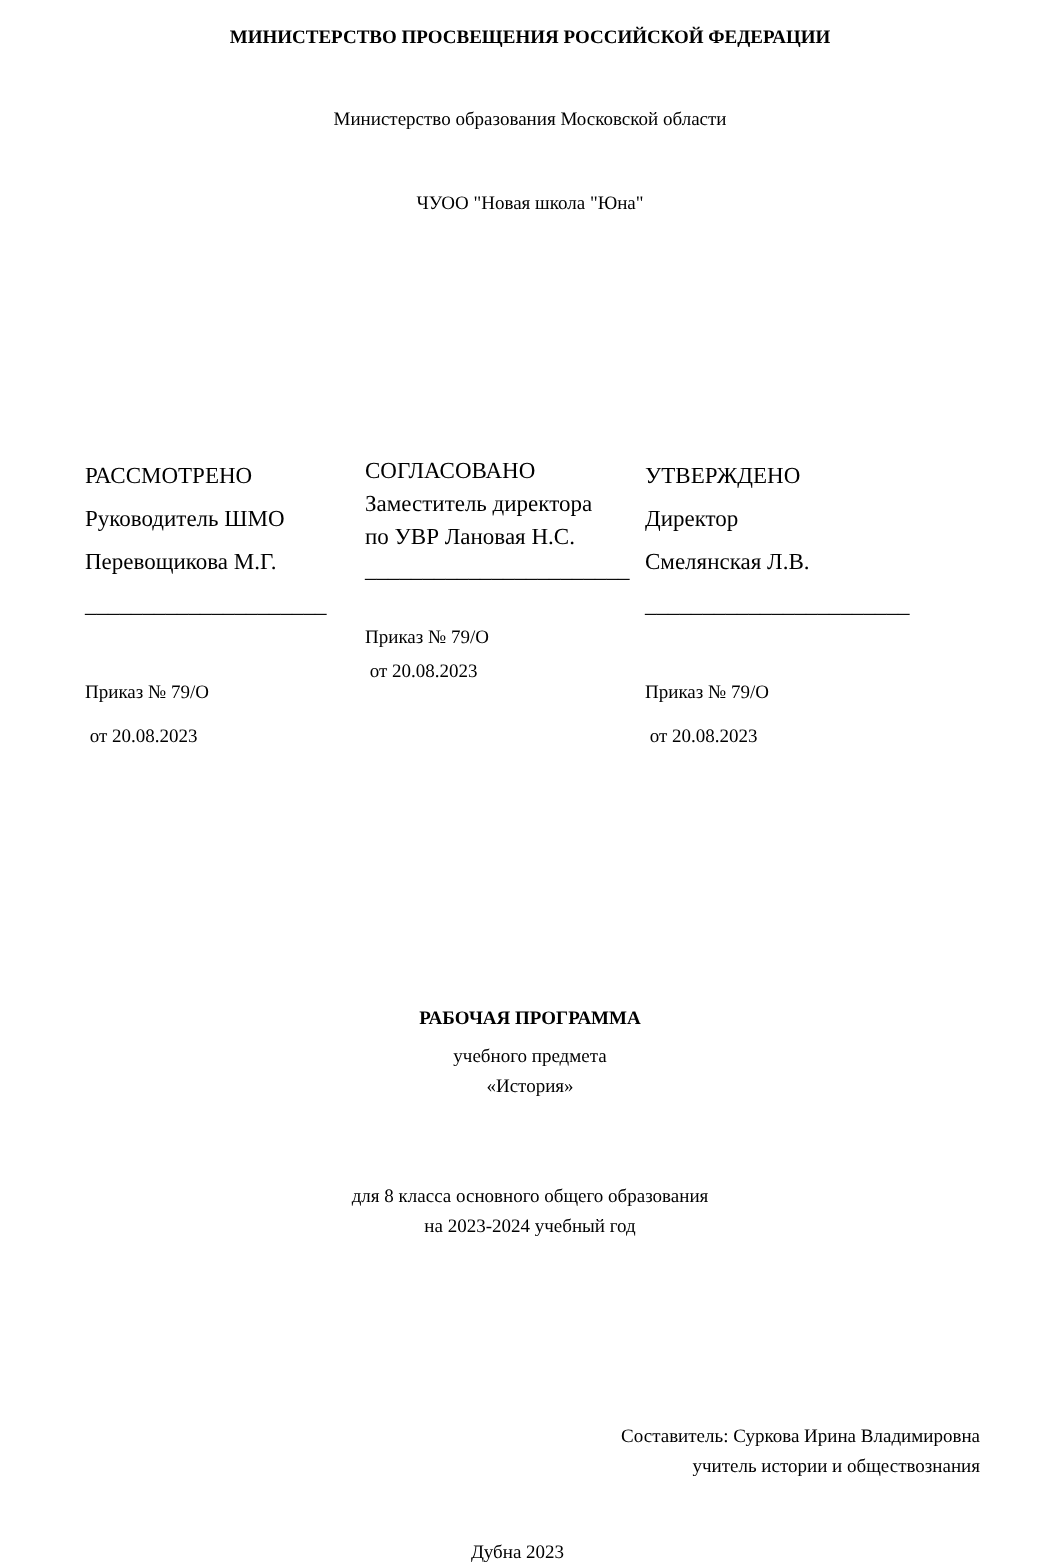МИНИСТЕРСТВО ПРОСВЕЩЕНИЯ РОССИЙСКОЙ ФЕДЕРАЦИИ
Министерство образования Московской области
ЧУОО "Новая школа "Юна"
РАССМОТРЕНО
Руководитель ШМО
Перевощикова М.Г.
_____________________
Приказ № 79/О
от 20.08.2023
СОГЛАСОВАНО
Заместитель директора
по УВР Лановая Н.С.
_______________________
Приказ № 79/О
от 20.08.2023
УТВЕРЖДЕНО
Директор
Смелянская Л.В.
_______________________
Приказ № 79/О
от 20.08.2023
РАБОЧАЯ ПРОГРАММА
учебного предмета
«История»
для 8 класса основного общего образования
на 2023-2024 учебный год
Составитель: Суркова Ирина Владимировна
учитель истории и обществознания
Дубна 2023